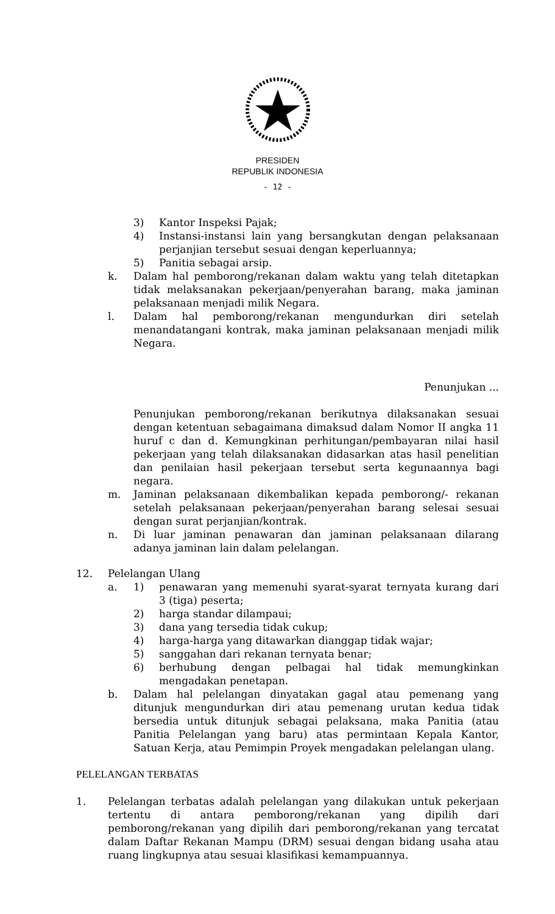PRESIDEN
REPUBLIK INDONESIA
- 12 -
3) Kantor Inspeksi Pajak;
4) Instansi-instansi lain yang bersangkutan dengan pelaksanaan perjanjian tersebut sesuai dengan keperluannya;
5) Panitia sebagai arsip.
k. Dalam hal pemborong/rekanan dalam waktu yang telah ditetapkan tidak melaksanakan pekerjaan/penyerahan barang, maka jaminan pelaksanaan menjadi milik Negara.
l. Dalam hal pemborong/rekanan mengundurkan diri setelah menandatangani kontrak, maka jaminan pelaksanaan menjadi milik Negara.
Penunjukan ...
Penunjukan pemborong/rekanan berikutnya dilaksanakan sesuai dengan ketentuan sebagaimana dimaksud dalam Nomor II angka 11 huruf c dan d. Kemungkinan perhitungan/pembayaran nilai hasil pekerjaan yang telah dilaksanakan didasarkan atas hasil penelitian dan penilaian hasil pekerjaan tersebut serta kegunaannya bagi negara.
m. Jaminan pelaksanaan dikembalikan kepada pemborong/- rekanan setelah pelaksanaan pekerjaan/penyerahan barang selesai sesuai dengan surat perjanjian/kontrak.
n. Di luar jaminan penawaran dan jaminan pelaksanaan dilarang adanya jaminan lain dalam pelelangan.
12. Pelelangan Ulang
a. 1) penawaran yang memenuhi syarat-syarat ternyata kurang dari 3 (tiga) peserta;
2) harga standar dilampaui;
3) dana yang tersedia tidak cukup;
4) harga-harga yang ditawarkan dianggap tidak wajar;
5) sanggahan dari rekanan ternyata benar;
6) berhubung dengan pelbagai hal tidak memungkinkan mengadakan penetapan.
b. Dalam hal pelelangan dinyatakan gagal atau pemenang yang ditunjuk mengundurkan diri atau pemenang urutan kedua tidak bersedia untuk ditunjuk sebagai pelaksana, maka Panitia (atau Panitia Pelelangan yang baru) atas permintaan Kepala Kantor, Satuan Kerja, atau Pemimpin Proyek mengadakan pelelangan ulang.
PELELANGAN TERBATAS
1. Pelelangan terbatas adalah pelelangan yang dilakukan untuk pekerjaan tertentu di antara pemborong/rekanan yang dipilih dari pemborong/rekanan yang dipilih dari pemborong/rekanan yang tercatat dalam Daftar Rekanan Mampu (DRM) sesuai dengan bidang usaha atau ruang lingkupnya atau sesuai klasifikasi kemampuannya.